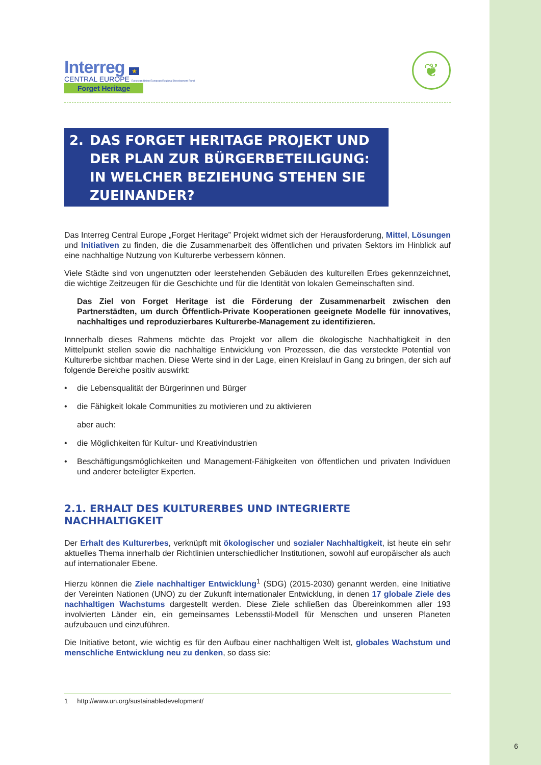Interreg ★
CENTRAL EUROPE European Union European Regional Development Fund
Forget Heritage
❦
2. DAS FORGET HERITAGE PROJEKT UND DER PLAN ZUR BÜRGERBETEILIGUNG: IN WELCHER BEZIEHUNG STEHEN SIE ZUEINANDER?
Das Interreg Central Europe „Forget Heritage” Projekt widmet sich der Herausforderung, Mittel, Lösungen und Initiativen zu finden, die die Zusammenarbeit des öffentlichen und privaten Sektors im Hinblick auf eine nachhaltige Nutzung von Kulturerbe verbessern können.
Viele Städte sind von ungenutzten oder leerstehenden Gebäuden des kulturellen Erbes gekennzeichnet, die wichtige Zeitzeugen für die Geschichte und für die Identität von lokalen Gemeinschaften sind.
Das Ziel von Forget Heritage ist die Förderung der Zusammenarbeit zwischen den Partnerstädten, um durch Öffentlich-Private Kooperationen geeignete Modelle für innovatives, nachhaltiges und reproduzierbares Kulturerbe-Management zu identifizieren.
Innnerhalb dieses Rahmens möchte das Projekt vor allem die ökologische Nachhaltigkeit in den Mittelpunkt stellen sowie die nachhaltige Entwicklung von Prozessen, die das versteckte Potential von Kulturerbe sichtbar machen. Diese Werte sind in der Lage, einen Kreislauf in Gang zu bringen, der sich auf folgende Bereiche positiv auswirkt:
• die Lebensqualität der Bürgerinnen und Bürger
• die Fähigkeit lokale Communities zu motivieren und zu aktivieren
aber auch:
• die Möglichkeiten für Kultur- und Kreativindustrien
• Beschäftigungsmöglichkeiten und Management-Fähigkeiten von öffentlichen und privaten Individuen und anderer beteiligter Experten.
2.1. ERHALT DES KULTURERBES UND INTEGRIERTE NACHHALTIGKEIT
Der Erhalt des Kulturerbes, verknüpft mit ökologischer und sozialer Nachhaltigkeit, ist heute ein sehr aktuelles Thema innerhalb der Richtlinien unterschiedlicher Institutionen, sowohl auf europäischer als auch auf internationaler Ebene.
Hierzu können die Ziele nachhaltiger Entwicklung<sup>1</sup> (SDG) (2015-2030) genannt werden, eine Initiative der Vereinten Nationen (UNO) zu der Zukunft internationaler Entwicklung, in denen 17 globale Ziele des nachhaltigen Wachstums dargestellt werden. Diese Ziele schließen das Übereinkommen aller 193 involvierten Länder ein, ein gemeinsames Lebensstil-Modell für Menschen und unseren Planeten aufzubauen und einzuführen.
Die Initiative betont, wie wichtig es für den Aufbau einer nachhaltigen Welt ist, globales Wachstum und menschliche Entwicklung neu zu denken, so dass sie:
1 http://www.un.org/sustainabledevelopment/
6